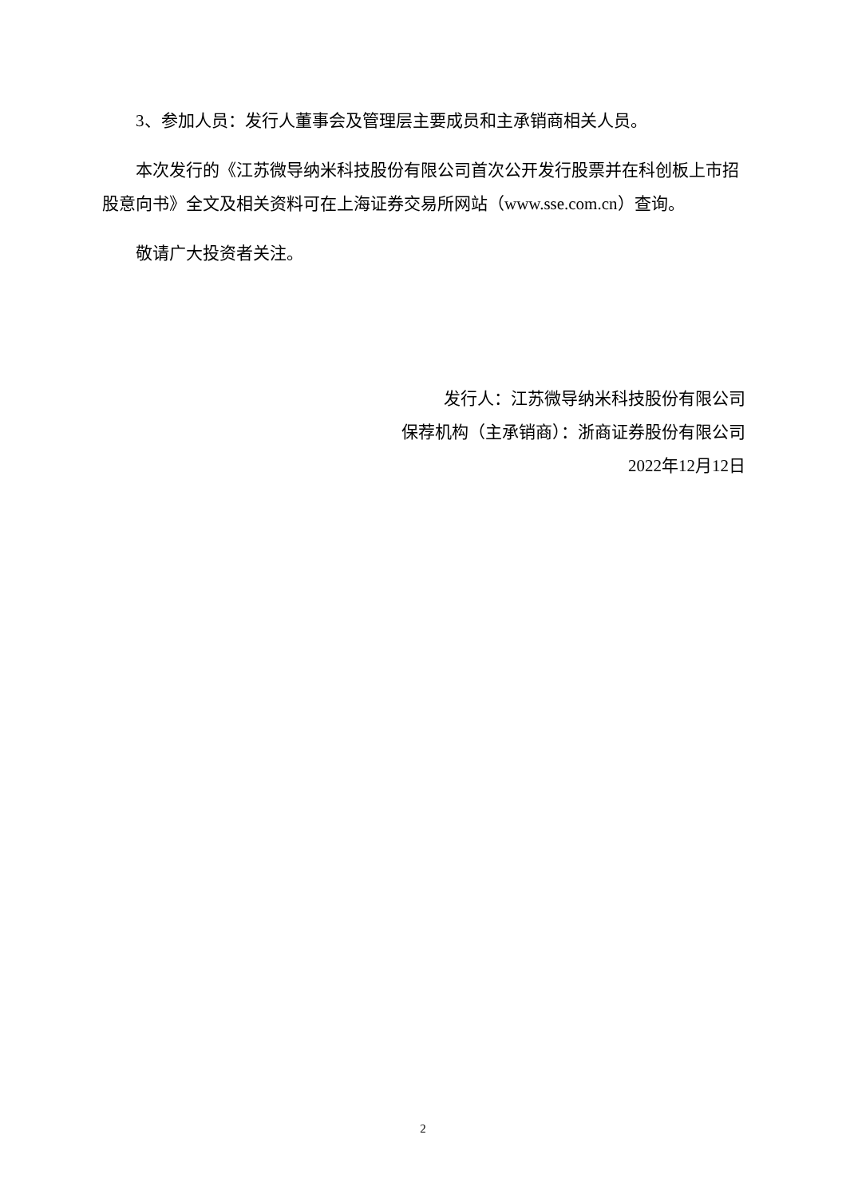3、参加人员：发行人董事会及管理层主要成员和主承销商相关人员。
本次发行的《江苏微导纳米科技股份有限公司首次公开发行股票并在科创板上市招股意向书》全文及相关资料可在上海证券交易所网站（www.sse.com.cn）查询。
敬请广大投资者关注。
发行人：江苏微导纳米科技股份有限公司
保荐机构（主承销商）：浙商证券股份有限公司
2022年12月12日
2